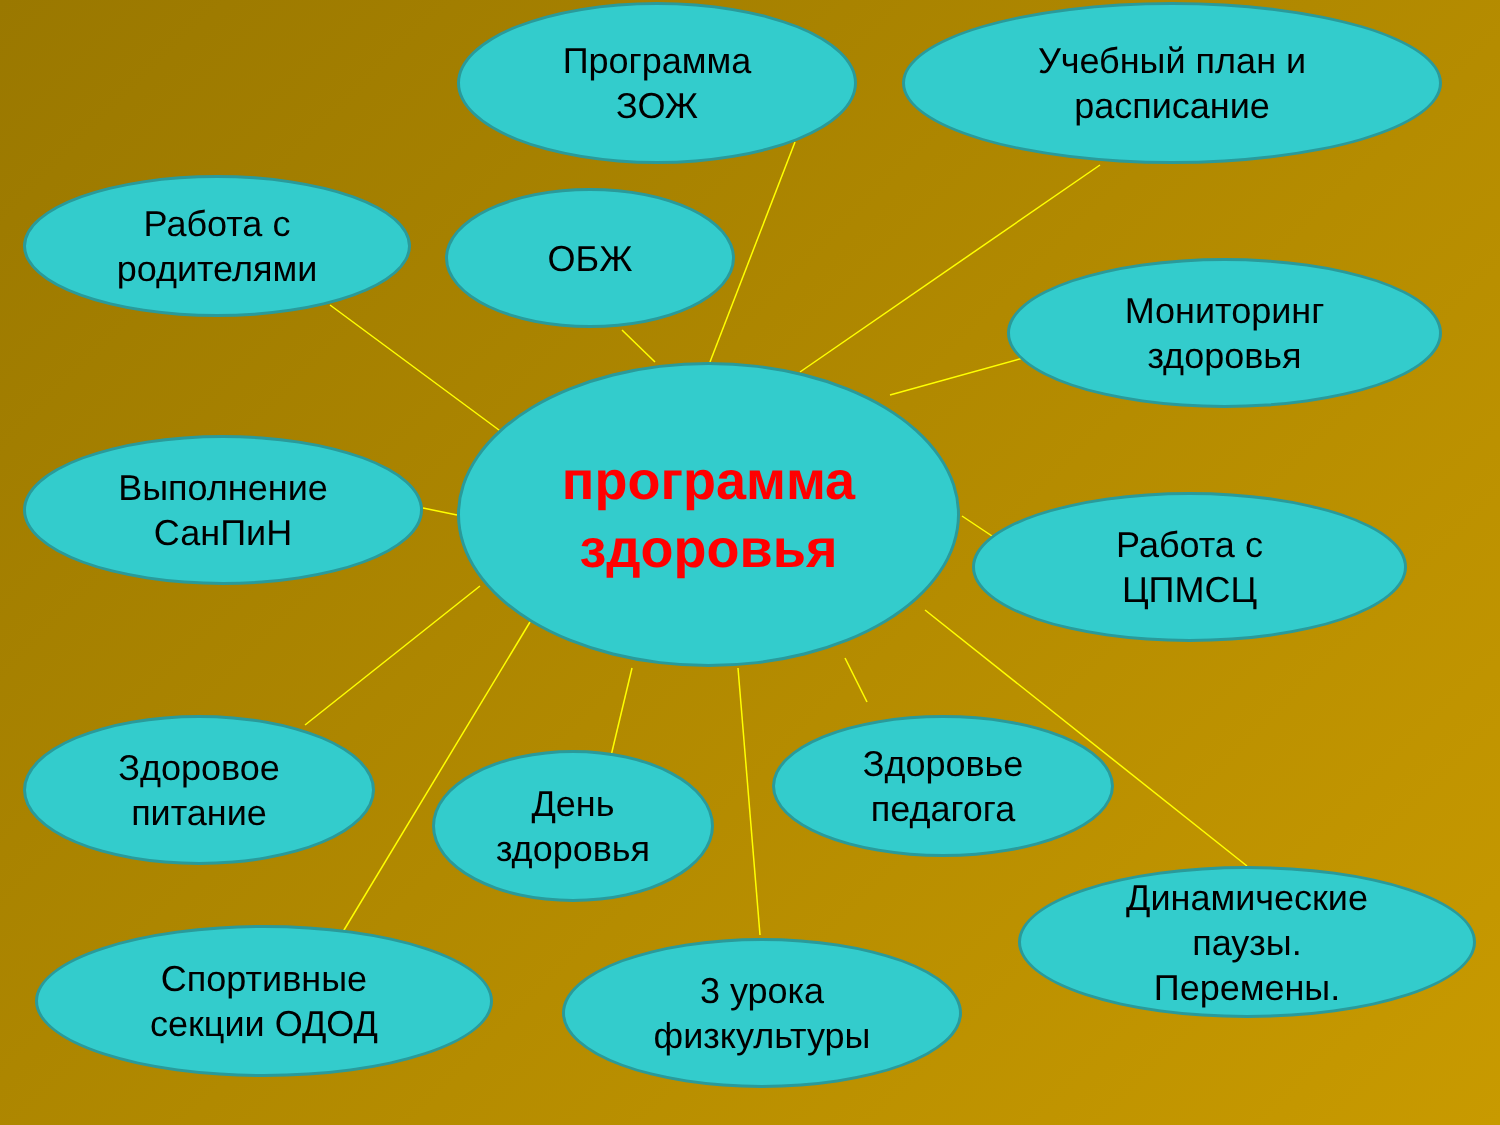программа
здоровья
Программа
ЗОЖ
Учебный план и
расписание
Работа с
родителями
ОБЖ
Мониторинг
здоровья
Выполнение
СанПиН
Работа с
ЦПМСЦ
Здоровое
питание
День
здоровья
Здоровье
педагога
Динамические
паузы.
Перемены.
Спортивные
секции ОДОД
3 урока
физкультуры